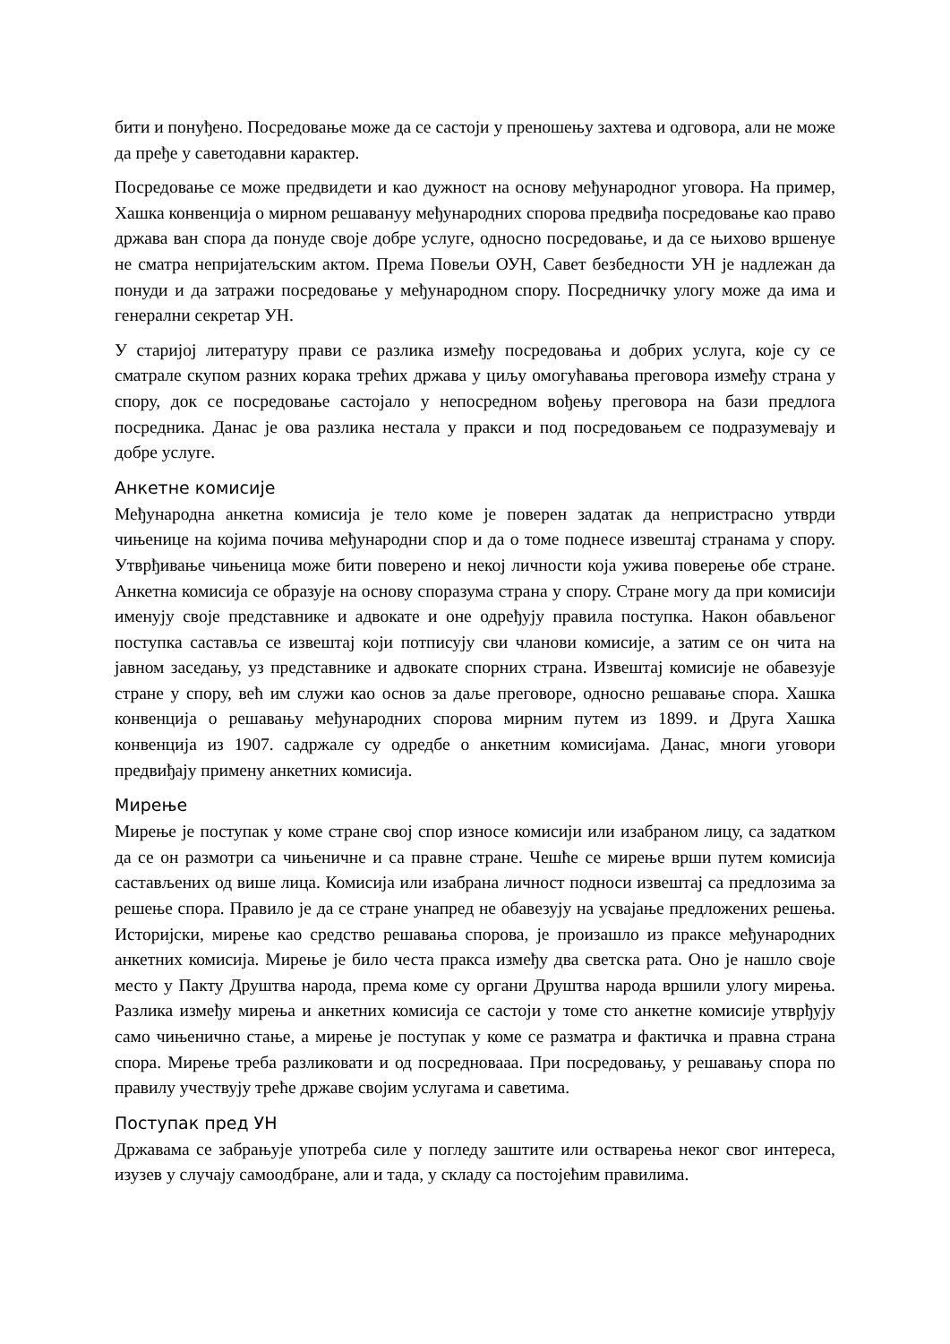бити и понуђено. Посредовање може да се састоји у преношењу захтева и одговора, али не може да пређе у саветодавни карактер.
Посредовање се може предвидети и као дужност на основу међународног уговора. На пример, Хашка конвенција о мирном решавануу међународних спорова предвиђа посредовање као право држава ван спора да понуде своје добре услуге, односно посредовање, и да се њихово вршенуе не сматра непријатељским актом. Према Повељи ОУН, Савет безбедности УН је надлежан да понуди и да затражи посредовање у међународном спору. Посредничку улогу може да има и генерални секретар УН.
У старијој литературу прави се разлика између посредовања и добрих услуга, које су се сматрале скупом разних корака трећих држава у циљу омогућавања преговора између страна у спору, док се посредовање састојало у непосредном вођењу преговора на бази предлога посредника. Данас је ова разлика нестала у пракси и под посредовањем се подразумевају и добре услуге.
Анкетне комисије
Међународна анкетна комисија је тело коме је поверен задатак да непристрасно утврди чињенице на којима почива међународни спор и да о томе поднесе извештај странама у спору. Утврђивање чињеница може бити поверено и некој личности која ужива поверење обе стране. Анкетна комисија се образује на основу споразума страна у спору. Стране могу да при комисији именују своје представнике и адвокате и оне одређују правила поступка. Након обављеног поступка саставља се извештај који потписују сви чланови комисије, а затим се он чита на јавном заседању, уз представнике и адвокате спорних страна. Извештај комисије не обавезује стране у спору, већ им служи као основ за даље преговоре, односно решавање спора. Хашка конвенција о решавању међународних спорова мирним путем из 1899. и Друга Хашка конвенција из 1907. садржале су одредбе о анкетним комисијама. Данас, многи уговори предвиђају примену анкетних комисија.
Мирење
Мирење је поступак у коме стране свој спор износе комисији или изабраном лицу, са задатком да се он размотри са чињеничне и са правне стране. Чешће се мирење врши путем комисија састављених од више лица. Комисија или изабрана личност подноси извештај са предлозима за решење спора. Правило је да се стране унапред не обавезују на усвајање предложених решења. Историјски, мирење као средство решавања спорова, је произашло из праксе међународних анкетних комисија. Мирење је било честа пракса између два светска рата. Оно је нашло своје место у Пакту Друштва народа, према коме су органи Друштва народа вршили улогу мирења. Разлика између мирења и анкетних комисија се састоји у томе сто анкетне комисије утврђују само чињенично стање, а мирење је поступак у коме се разматра и фактичка и правна страна спора. Мирење треба разликовати и од посреднoвааа. При посредовању, у решавању спора по правилу учествују треће државе својим услугама и саветима.
Поступак пред УН
Државама се забрањује употреба силе у погледу заштите или остварења неког свог интереса, изузев у случају самоодбране, али и тада, у складу са постојећим правилима.